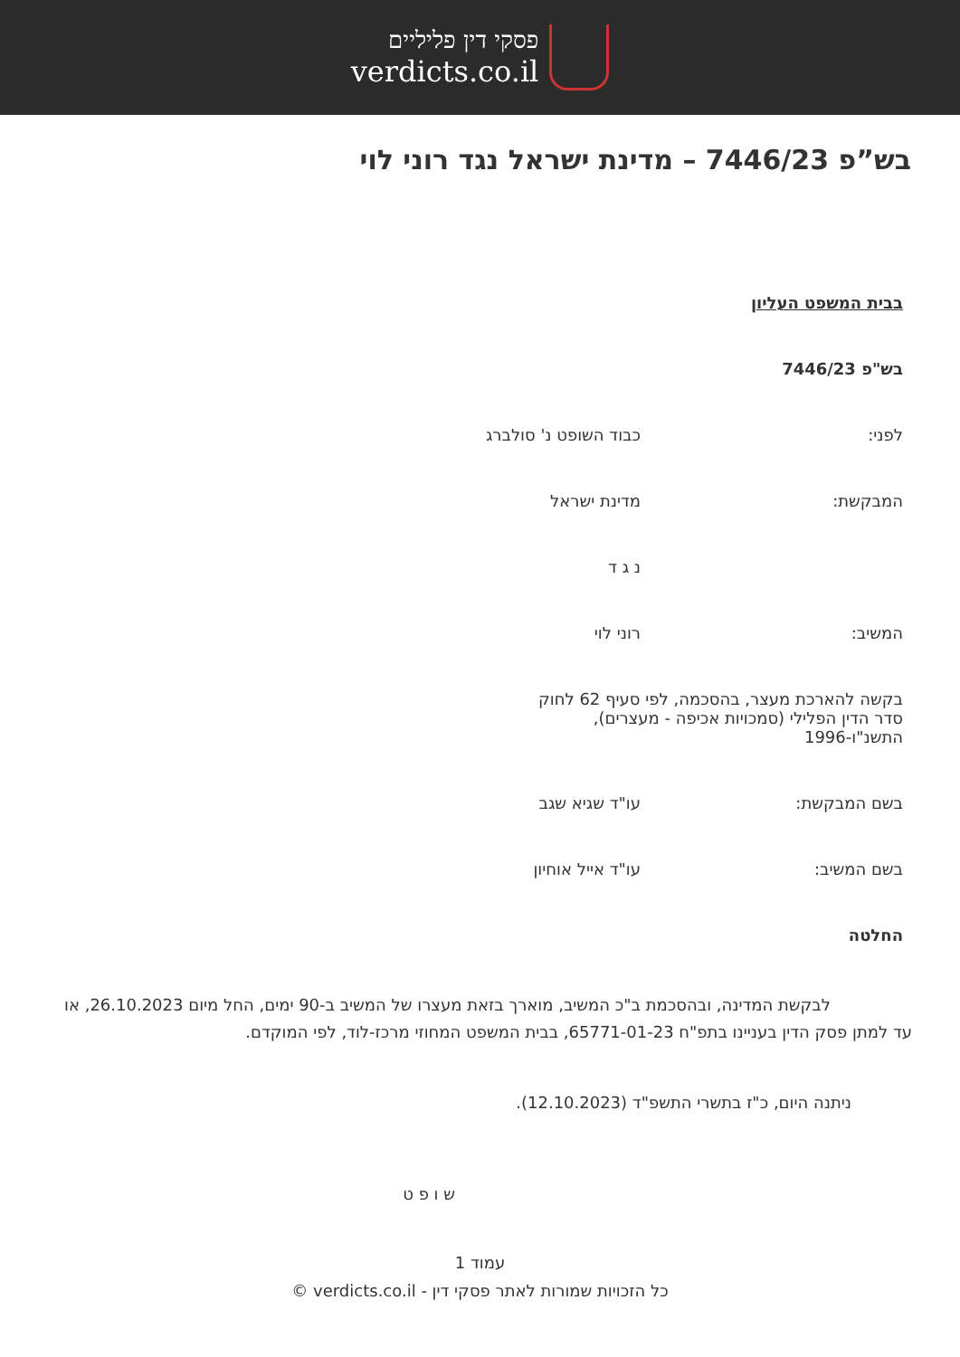פסקי דין פליליים
verdicts.co.il
בש”פ 7446/23 – מדינת ישראל נגד רוני לוי
בבית המשפט העליון
בש"פ 7446/23
לפני: כבוד השופט נ' סולברג
המבקשת: מדינת ישראל
נ ג ד
המשיב: רוני לוי
בקשה להארכת מעצר, בהסכמה, לפי סעיף 62 לחוק סדר הדין הפלילי (סמכויות אכיפה - מעצרים), התשנ"ו-1996
בשם המבקשת: עו"ד שגיא שגב
בשם המשיב: עו"ד אייל אוחיון
החלטה
     לבקשת המדינה, ובהסכמת ב"כ המשיב, מוארך בזאת מעצרו של המשיב ב-90 ימים, החל מיום 26.10.2023, או עד למתן פסק הדין בעניינו בתפ"ח 65771-01-23, בבית המשפט המחוזי מרכז-לוד, לפי המוקדם.
ניתנה היום, כ"ז בתשרי התשפ"ד (12.10.2023).
ש ו פ ט
עמוד 1
כל הזכויות שמורות לאתר פסקי דין - verdicts.co.il ©